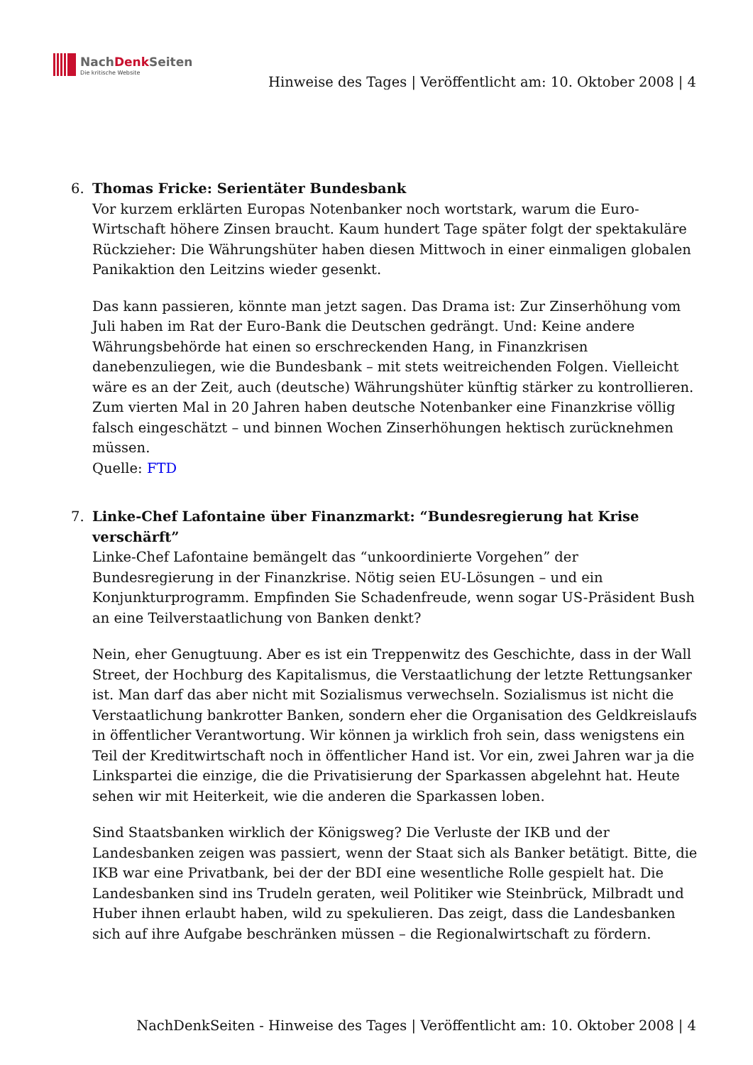NachDenk Seiten
Die kritische Website
Hinweise des Tages | Veröffentlicht am: 10. Oktober 2008 | 4
6. Thomas Fricke: Serientäter Bundesbank
Vor kurzem erklärten Europas Notenbanker noch wortstark, warum die Euro-Wirtschaft höhere Zinsen braucht. Kaum hundert Tage später folgt der spektakuläre Rückzieher: Die Währungshüter haben diesen Mittwoch in einer einmaligen globalen Panikaktion den Leitzins wieder gesenkt.
Das kann passieren, könnte man jetzt sagen. Das Drama ist: Zur Zinserhöhung vom Juli haben im Rat der Euro-Bank die Deutschen gedrängt. Und: Keine andere Währungsbehörde hat einen so erschreckenden Hang, in Finanzkrisen danebenzuliegen, wie die Bundesbank – mit stets weitreichenden Folgen. Vielleicht wäre es an der Zeit, auch (deutsche) Währungshüter künftig stärker zu kontrollieren. Zum vierten Mal in 20 Jahren haben deutsche Notenbanker eine Finanzkrise völlig falsch eingeschätzt – und binnen Wochen Zinserhöhungen hektisch zurücknehmen müssen.
Quelle: FTD
7. Linke-Chef Lafontaine über Finanzmarkt: “Bundesregierung hat Krise verschärft”
Linke-Chef Lafontaine bemängelt das “unkoordinierte Vorgehen” der Bundesregierung in der Finanzkrise. Nötig seien EU-Lösungen – und ein Konjunkturprogramm. Empfinden Sie Schadenfreude, wenn sogar US-Präsident Bush an eine Teilverstaatlichung von Banken denkt?
Nein, eher Genugtuung. Aber es ist ein Treppenwitz des Geschichte, dass in der Wall Street, der Hochburg des Kapitalismus, die Verstaatlichung der letzte Rettungsanker ist. Man darf das aber nicht mit Sozialismus verwechseln. Sozialismus ist nicht die Verstaatlichung bankrotter Banken, sondern eher die Organisation des Geldkreislaufs in öffentlicher Verantwortung. Wir können ja wirklich froh sein, dass wenigstens ein Teil der Kreditwirtschaft noch in öffentlicher Hand ist. Vor ein, zwei Jahren war ja die Linkspartei die einzige, die die Privatisierung der Sparkassen abgelehnt hat. Heute sehen wir mit Heiterkeit, wie die anderen die Sparkassen loben.
Sind Staatsbanken wirklich der Königsweg? Die Verluste der IKB und der Landesbanken zeigen was passiert, wenn der Staat sich als Banker betätigt. Bitte, die IKB war eine Privatbank, bei der der BDI eine wesentliche Rolle gespielt hat. Die Landesbanken sind ins Trudeln geraten, weil Politiker wie Steinbrück, Milbradt und Huber ihnen erlaubt haben, wild zu spekulieren. Das zeigt, dass die Landesbanken sich auf ihre Aufgabe beschränken müssen – die Regionalwirtschaft zu fördern.
NachDenkSeiten - Hinweise des Tages | Veröffentlicht am: 10. Oktober 2008 | 4